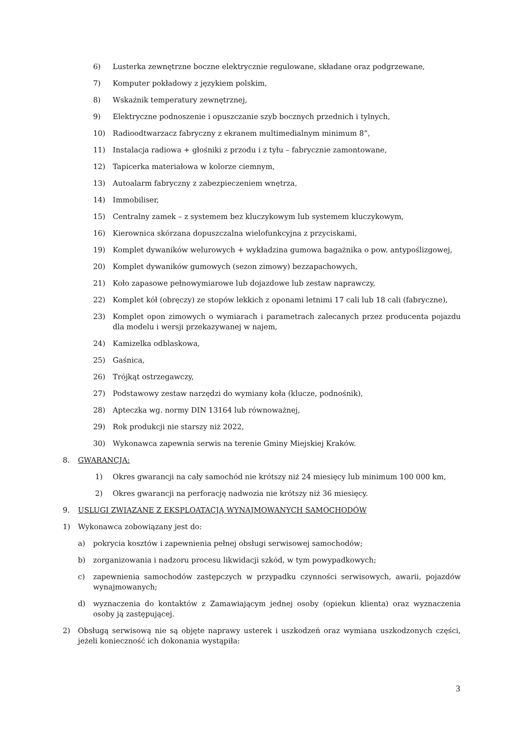6) Lusterka zewnętrzne boczne elektrycznie regulowane, składane oraz podgrzewane,
7) Komputer pokładowy z językiem polskim,
8) Wskaźnik temperatury zewnętrznej,
9) Elektryczne podnoszenie i opuszczanie szyb bocznych przednich i tylnych,
10) Radioodtwarzacz fabryczny z ekranem multimedialnym minimum 8”,
11) Instalacja radiowa + głośniki z przodu i z tyłu – fabrycznie zamontowane,
12) Tapicerka materiałowa w kolorze ciemnym,
13) Autoalarm fabryczny z zabezpieczeniem wnętrza,
14) Immobiliser,
15) Centralny zamek – z systemem bez kluczykowym lub systemem kluczykowym,
16) Kierownica skórzana dopuszczalna wielofunkcyjna z przyciskami,
19) Komplet dywaników welurowych + wykładzina gumowa bagażnika o pow. antypoślizgowej,
20) Komplet dywaników gumowych (sezon zimowy) bezzapachowych,
21) Koło zapasowe pełnowymiarowe lub dojazdowe lub zestaw naprawczy,
22) Komplet kół (obręczy) ze stopów lekkich z oponami letnimi 17 cali lub 18 cali (fabryczne),
23) Komplet opon zimowych o wymiarach i parametrach zalecanych przez producenta pojazdu dla modelu i wersji przekazywanej w najem,
24) Kamizelka odblaskowa,
25) Gaśnica,
26) Trójkąt ostrzegawczy,
27) Podstawowy zestaw narzędzi do wymiany koła (klucze, podnośnik),
28) Apteczka wg. normy DIN 13164 lub równoważnej,
29) Rok produkcji nie starszy niż 2022,
30) Wykonawca zapewnia serwis na terenie Gminy Miejskiej Kraków.
8. GWARANCJA:
1) Okres gwarancji na cały samochód nie krótszy niż 24 miesięcy lub minimum 100 000 km,
2) Okres gwarancji na perforację nadwozia nie krótszy niż 36 miesięcy.
9. USLUGI ZWIĄZANE Z EKSPLOATACJĄ WYNAJMOWANYCH SAMOCHODÓW
1) Wykonawca zobowiązany jest do:
a) pokrycia kosztów i zapewnienia pełnej obsługi serwisowej samochodów;
b) zorganizowania i nadzoru procesu likwidacji szkód, w tym powypadkowych;
c) zapewnienia samochodów zastępczych w przypadku czynności serwisowych, awarii, pojazdów wynajmowanych;
d) wyznaczenia do kontaktów z Zamawiającym jednej osoby (opiekun klienta) oraz wyznaczenia osoby ją zastępującej.
2) Obsługą serwisową nie są objęte naprawy usterek i uszkodzeń oraz wymiana uszkodzonych części, jeżeli konieczność ich dokonania wystąpiła:
3